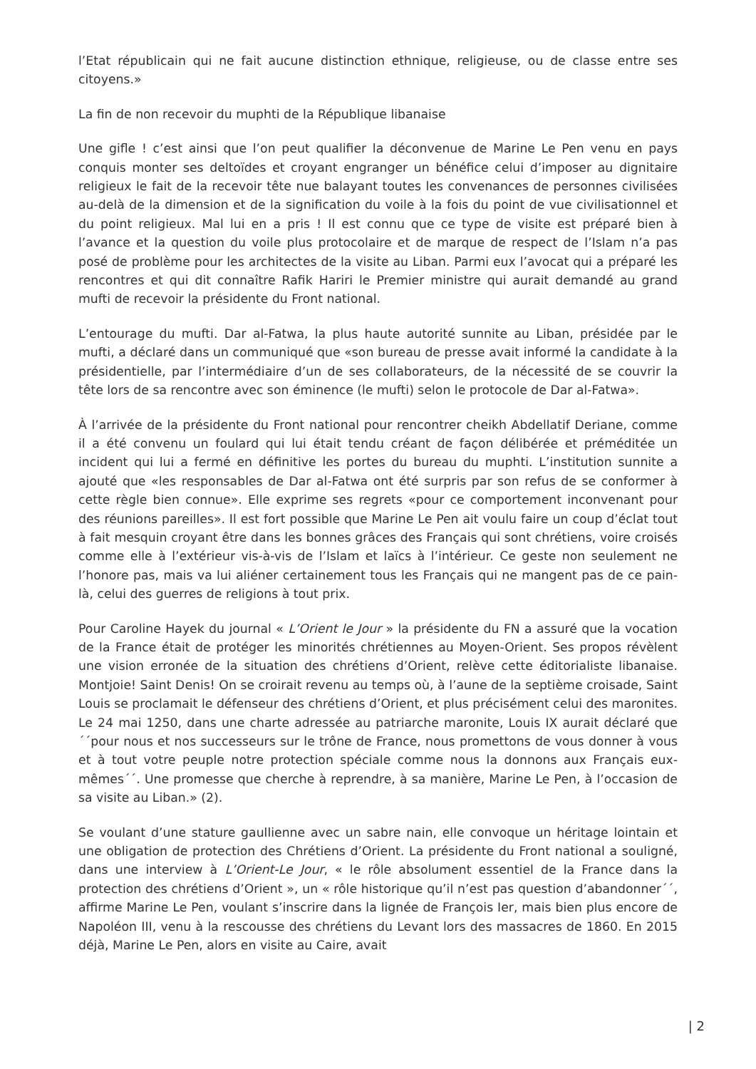l’Etat républicain qui ne fait aucune distinction ethnique, religieuse, ou de classe entre ses citoyens.»
La fin de non recevoir du muphti de la République libanaise
Une gifle ! c’est ainsi que l’on peut qualifier la déconvenue de Marine Le Pen venu en pays conquis monter ses deltoïdes et croyant engranger un bénéfice celui d’imposer au dignitaire religieux le fait de la recevoir tête nue balayant toutes les convenances de personnes civilisées au-delà de la dimension et de la signification du voile à la fois du point de vue civilisationnel et du point religieux. Mal lui en a pris ! Il est connu que ce type de visite est préparé bien à l’avance et la question du voile plus protocolaire et de marque de respect de l’Islam n’a pas posé de problème pour les architectes de la visite au Liban. Parmi eux l’avocat qui a préparé les rencontres et qui dit connaître Rafik Hariri le Premier ministre qui aurait demandé au grand mufti de recevoir la présidente du Front national.
L’entourage du mufti. Dar al-Fatwa, la plus haute autorité sunnite au Liban, présidée par le mufti, a déclaré dans un communiqué que «son bureau de presse avait informé la candidate à la présidentielle, par l’intermédiaire d’un de ses collaborateurs, de la nécessité de se couvrir la tête lors de sa rencontre avec son éminence (le mufti) selon le protocole de Dar al-Fatwa».
À l’arrivée de la présidente du Front national pour rencontrer cheikh Abdellatif Deriane, comme il a été convenu un foulard qui lui était tendu créant de façon délibérée et préméditée un incident qui lui a fermé en définitive les portes du bureau du muphti. L’institution sunnite a ajouté que «les responsables de Dar al-Fatwa ont été surpris par son refus de se conformer à cette règle bien connue». Elle exprime ses regrets «pour ce comportement inconvenant pour des réunions pareilles». Il est fort possible que Marine Le Pen ait voulu faire un coup d’éclat tout à fait mesquin croyant être dans les bonnes grâces des Français qui sont chrétiens, voire croisés comme elle à l’extérieur vis-à-vis de l’Islam et laïcs à l’intérieur. Ce geste non seulement ne l’honore pas, mais va lui aliéner certainement tous les Français qui ne mangent pas de ce pain-là, celui des guerres de religions à tout prix.
Pour Caroline Hayek du journal « L’Orient le Jour » la présidente du FN a assuré que la vocation de la France était de protéger les minorités chrétiennes au Moyen-Orient. Ses propos révèlent une vision erronée de la situation des chrétiens d’Orient, relève cette éditorialiste libanaise. Montjoie! Saint Denis! On se croirait revenu au temps où, à l’aune de la septième croisade, Saint Louis se proclamait le défenseur des chrétiens d’Orient, et plus précisément celui des maronites. Le 24 mai 1250, dans une charte adressée au patriarche maronite, Louis IX aurait déclaré que ´´pour nous et nos successeurs sur le trône de France, nous promettons de vous donner à vous et à tout votre peuple notre protection spéciale comme nous la donnons aux Français eux-mêmes´´. Une promesse que cherche à reprendre, à sa manière, Marine Le Pen, à l’occasion de sa visite au Liban.» (2).
Se voulant d’une stature gaullienne avec un sabre nain, elle convoque un héritage lointain et une obligation de protection des Chrétiens d’Orient. La présidente du Front national a souligné, dans une interview à L’Orient-Le Jour, « le rôle absolument essentiel de la France dans la protection des chrétiens d’Orient », un « rôle historique qu’il n’est pas question d’abandonner´´, affirme Marine Le Pen, voulant s’inscrire dans la lignée de François Ier, mais bien plus encore de Napoléon III, venu à la rescousse des chrétiens du Levant lors des massacres de 1860. En 2015 déjà, Marine Le Pen, alors en visite au Caire, avait
| 2